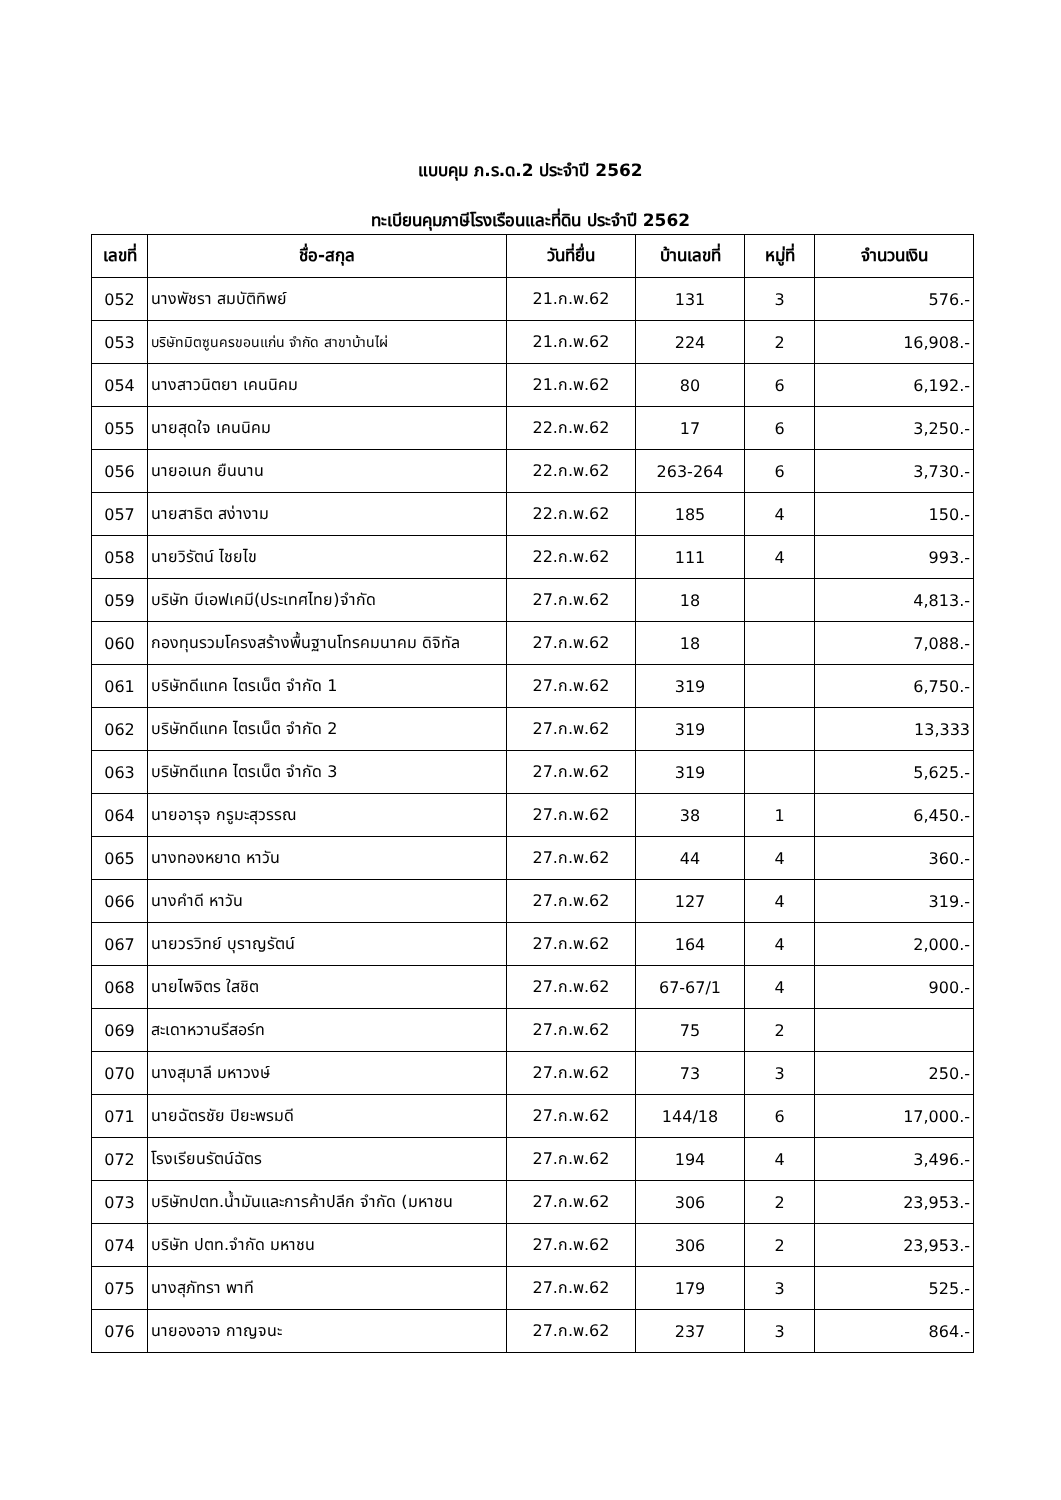แบบคุม ภ.ร.ด.2 ประจำปี 2562
ทะเบียนคุมภาษีโรงเรือนและที่ดิน ประจำปี 2562
| เลขที่ | ชื่อ-สกุล | วันที่ยื่น | บ้านเลขที่ | หมู่ที่ | จำนวนเงิน |
| --- | --- | --- | --- | --- | --- |
| 052 | นางพัชรา สมบัติทิพย์ | 21.ก.พ.62 | 131 | 3 | 576.- |
| 053 | บริษัทมิตซูนครขอนแก่น จำกัด สาขาบ้านไผ่ | 21.ก.พ.62 | 224 | 2 | 16,908.- |
| 054 | นางสาวนิตยา เคนนิคม | 21.ก.พ.62 | 80 | 6 | 6,192.- |
| 055 | นายสุดใจ เคนนิคม | 22.ก.พ.62 | 17 | 6 | 3,250.- |
| 056 | นายอเนก ยืนนาน | 22.ก.พ.62 | 263-264 | 6 | 3,730.- |
| 057 | นายสาธิต สง่างาม | 22.ก.พ.62 | 185 | 4 | 150.- |
| 058 | นายวิรัตน์ ไชยไข | 22.ก.พ.62 | 111 | 4 | 993.- |
| 059 | บริษัท บีเอฟเคมี(ประเทศไทย)จำกัด | 27.ก.พ.62 | 18 | | 4,813.- |
| 060 | กองทุนรวมโครงสร้างพื้นฐานโทรคมนาคม ดิจิทัล | 27.ก.พ.62 | 18 | | 7,088.- |
| 061 | บริษัทดีแทค ไตรเน็ต จำกัด 1 | 27.ก.พ.62 | 319 | | 6,750.- |
| 062 | บริษัทดีแทค ไตรเน็ต จำกัด 2 | 27.ก.พ.62 | 319 | | 13,333 |
| 063 | บริษัทดีแทค ไตรเน็ต จำกัด 3 | 27.ก.พ.62 | 319 | | 5,625.- |
| 064 | นายอารุจ กรูมะสุวรรณ | 27.ก.พ.62 | 38 | 1 | 6,450.- |
| 065 | นางทองหยาด หาวัน | 27.ก.พ.62 | 44 | 4 | 360.- |
| 066 | นางคำดี หาวัน | 27.ก.พ.62 | 127 | 4 | 319.- |
| 067 | นายวรวิทย์ บุราญรัตน์ | 27.ก.พ.62 | 164 | 4 | 2,000.- |
| 068 | นายไพจิตร ใสชิต | 27.ก.พ.62 | 67-67/1 | 4 | 900.- |
| 069 | สะเดาหวานรีสอร์ท | 27.ก.พ.62 | 75 | 2 | |
| 070 | นางสุมาลี มหาวงษ์ | 27.ก.พ.62 | 73 | 3 | 250.- |
| 071 | นายฉัตรชัย ปิยะพรมดี | 27.ก.พ.62 | 144/18 | 6 | 17,000.- |
| 072 | โรงเรียนรัตน์ฉัตร | 27.ก.พ.62 | 194 | 4 | 3,496.- |
| 073 | บริษัทปตท.น้ำมันและการค้าปลีก จำกัด (มหาชน | 27.ก.พ.62 | 306 | 2 | 23,953.- |
| 074 | บริษัท ปตท.จำกัด มหาชน | 27.ก.พ.62 | 306 | 2 | 23,953.- |
| 075 | นางสุภัทรา พาที | 27.ก.พ.62 | 179 | 3 | 525.- |
| 076 | นายองอาจ กาญจนะ | 27.ก.พ.62 | 237 | 3 | 864.- |